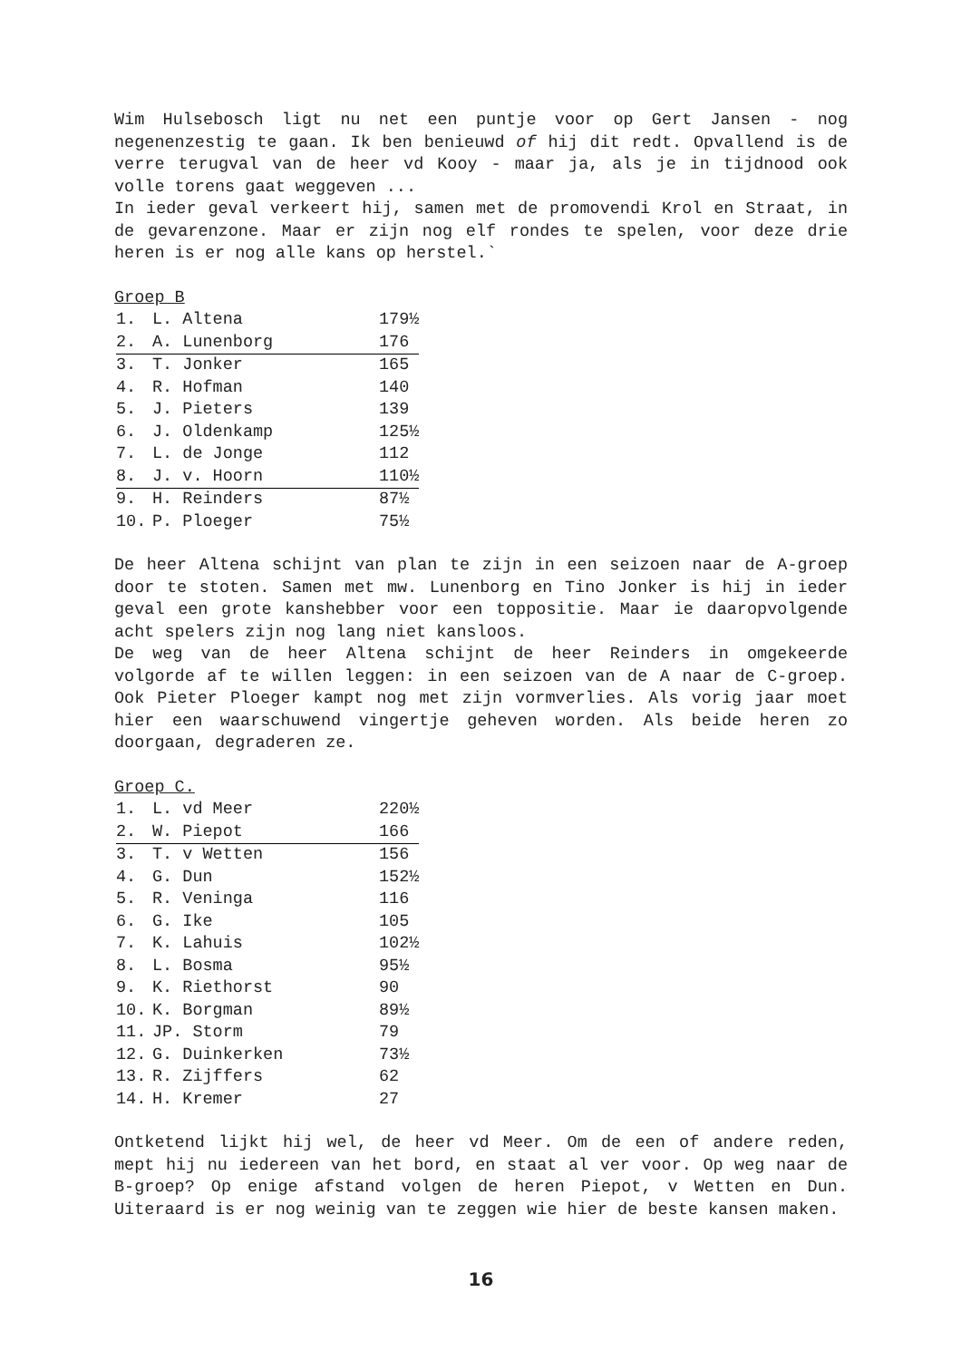Wim Hulsebosch ligt nu net een puntje voor op Gert Jansen - nog negenenzestig te gaan. Ik ben benieuwd of hij dit redt. Opvallend is de verre terugval van de heer vd Kooy - maar ja, als je in tijdnood ook volle torens gaat weggeven ...
In ieder geval verkeert hij, samen met de promovendi Krol en Straat, in de gevarenzone. Maar er zijn nog elf rondes te spelen, voor deze drie heren is er nog alle kans op herstel.`
Groep B
| 1. | L. Altena | 179½ |
| 2. | A. Lunenborg | 176 |
| 3. | T. Jonker | 165 |
| 4. | R. Hofman | 140 |
| 5. | J. Pieters | 139 |
| 6. | J. Oldenkamp | 125½ |
| 7. | L. de Jonge | 112 |
| 8. | J. v. Hoorn | 110½ |
| 9. | H. Reinders | 87½ |
| 10. | P. Ploeger | 75½ |
De heer Altena schijnt van plan te zijn in een seizoen naar de A-groep door te stoten. Samen met mw. Lunenborg en Tino Jonker is hij in ieder geval een grote kanshebber voor een toppositie. Maar ie daaropvolgende acht spelers zijn nog lang niet kansloos.
De weg van de heer Altena schijnt de heer Reinders in omgekeerde volgorde af te willen leggen: in een seizoen van de A naar de C-groep. Ook Pieter Ploeger kampt nog met zijn vormverlies. Als vorig jaar moet hier een waarschuwend vingertje geheven worden. Als beide heren zo doorgaan, degraderen ze.
Groep C.
| 1. | L. vd Meer | 220½ |
| 2. | W. Piepot | 166 |
| 3. | T. v Wetten | 156 |
| 4. | G. Dun | 152½ |
| 5. | R. Veninga | 116 |
| 6. | G. Ike | 105 |
| 7. | K. Lahuis | 102½ |
| 8. | L. Bosma | 95½ |
| 9. | K. Riethorst | 90 |
| 10. | K. Borgman | 89½ |
| 11. | JP. Storm | 79 |
| 12. | G. Duinkerken | 73½ |
| 13. | R. Zijffers | 62 |
| 14. | H. Kremer | 27 |
Ontketend lijkt hij wel, de heer vd Meer. Om de een of andere reden, mept hij nu iedereen van het bord, en staat al ver voor. Op weg naar de B-groep? Op enige afstand volgen de heren Piepot, v Wetten en Dun. Uiteraard is er nog weinig van te zeggen wie hier de beste kansen maken.
16